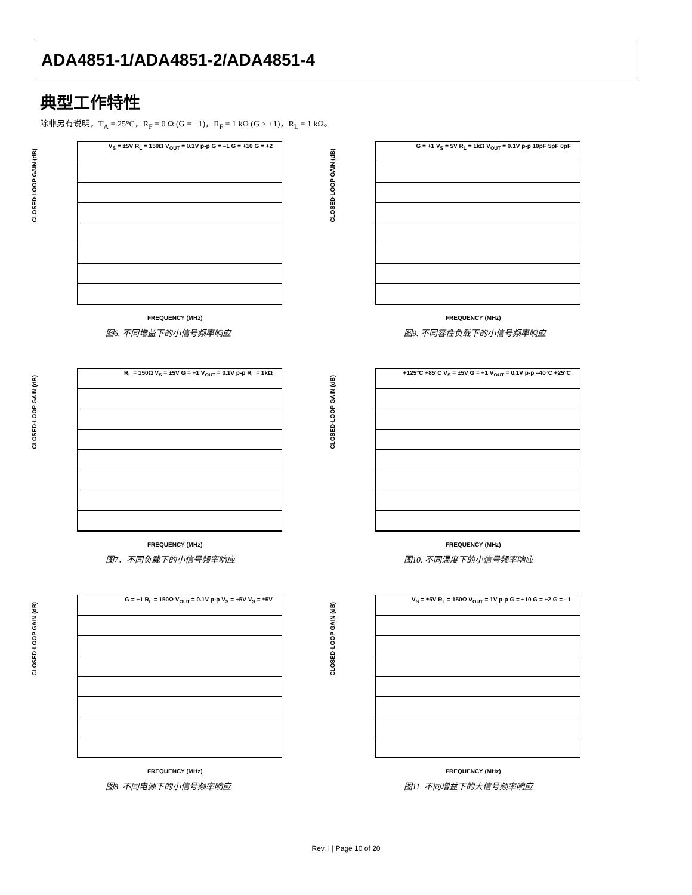ADA4851-1/ADA4851-2/ADA4851-4
典型工作特性
除非另有说明，T<sub>A</sub> = 25°C，R<sub>F</sub> = 0 Ω (G = +1)，R<sub>F</sub> = 1 kΩ (G > +1)，R<sub>L</sub> = 1 kΩ。
V<sub>S</sub> = ±5V R<sub>L</sub> = 150Ω V<sub>OUT</sub> = 0.1V p-p G = –1 G = +10 G = +2
CLOSED-LOOP GAIN (dB)
FREQUENCY (MHz)
图6. 不同增益下的小信号频率响应
G = +1 V<sub>S</sub> = 5V R<sub>L</sub> = 1kΩ V<sub>OUT</sub> = 0.1V p-p 10pF 5pF 0pF
CLOSED-LOOP GAIN (dB)
FREQUENCY (MHz)
图9. 不同容性负载下的小信号频率响应
R<sub>L</sub> = 150Ω V<sub>S</sub> = ±5V G = +1 V<sub>OUT</sub> = 0.1V p-p R<sub>L</sub> = 1kΩ
CLOSED-LOOP GAIN (dB)
FREQUENCY (MHz)
图7．不同负载下的小信号频率响应
+125°C +85°C V<sub>S</sub> = ±5V G = +1 V<sub>OUT</sub> = 0.1V p-p –40°C +25°C
CLOSED-LOOP GAIN (dB)
FREQUENCY (MHz)
图10. 不同温度下的小信号频率响应
G = +1 R<sub>L</sub> = 150Ω V<sub>OUT</sub> = 0.1V p-p V<sub>S</sub> = +5V V<sub>S</sub> = ±5V
CLOSED-LOOP GAIN (dB)
FREQUENCY (MHz)
图8. 不同电源下的小信号频率响应
V<sub>S</sub> = ±5V R<sub>L</sub> = 150Ω V<sub>OUT</sub> = 1V p-p G = +10 G = +2 G = –1
CLOSED-LOOP GAIN (dB)
FREQUENCY (MHz)
图11. 不同增益下的大信号频率响应
Rev. I | Page 10 of 20